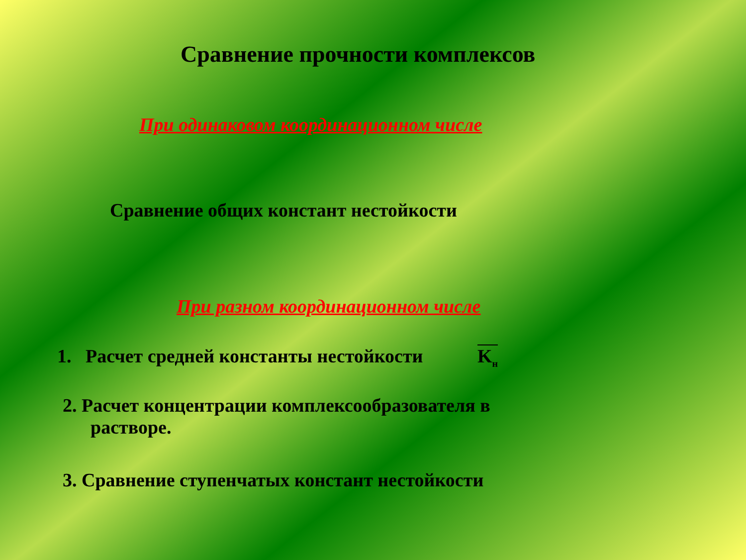Сравнение прочности комплексов
При одинаковом координационном числе
Сравнение общих констант нестойкости
При разном координационном числе
1. Расчет средней константы нестойкости K<sub>н</sub>
2. Расчет концентрации комплексообразователя в
растворе.
3. Сравнение ступенчатых констант нестойкости